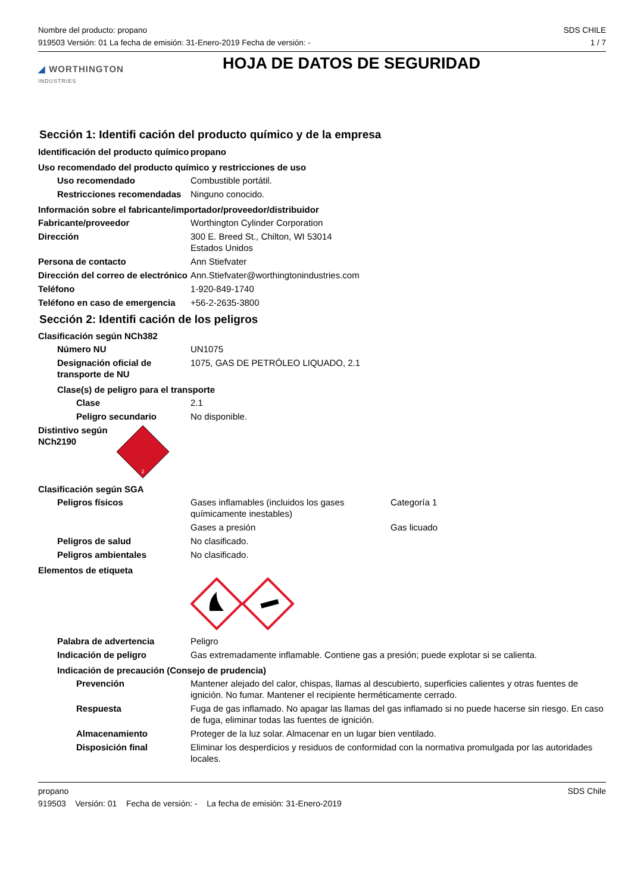Nombre del producto: propano
919503 Versión: 01 La fecha de emisión: 31-Enero-2019 Fecha de versión: -
SDS CHILE
1 / 7
◢ WORTHINGTON
INDUSTRIES
HOJA DE DATOS DE SEGURIDAD
Sección 1: Identifi cación del producto químico y de la empresa
Identificación del producto químico
propano
Uso recomendado del producto químico y restricciones de uso
Uso recomendado Combustible portátil.
Restricciones recomendadas
Ninguno conocido.
Información sobre el fabricante/importador/proveedor/distribuidor
Fabricante/proveedor Worthington Cylinder Corporation
Dirección 300 E. Breed St., Chilton, WI 53014
Estados Unidos
Persona de contacto Ann Stiefvater
Dirección del correo de electrónico
Ann.Stiefvater@worthingtonindustries.com
Teléfono 1-920-849-1740
Teléfono en caso de emergencia
+56-2-2635-3800
Sección 2: Identifi cación de los peligros
Clasificación según NCh382
Número NU UN1075
Designación oficial de transporte de NU
1075, GAS DE PETRÓLEO LIQUADO, 2.1
Clase(s) de peligro para el transporte
Clase 2.1
Peligro secundario No disponible.
Distintivo según NCh2190
2
Clasificación según SGA
Peligros físicos Gases inflamables (incluidos los gases químicamente inestables)
Categoría 1
Gases a presión Gas licuado
Peligros de salud No clasificado.
Peligros ambientales No clasificado.
Elementos de etiqueta
Palabra de advertencia Peligro
Indicación de peligro Gas extremadamente inflamable. Contiene gas a presión; puede explotar si se calienta.
Indicación de precaución (Consejo de prudencia)
Prevención Mantener alejado del calor, chispas, llamas al descubierto, superficies calientes y otras fuentes de ignición. No fumar. Mantener el recipiente herméticamente cerrado.
Respuesta Fuga de gas inflamado. No apagar las llamas del gas inflamado si no puede hacerse sin riesgo. En caso de fuga, eliminar todas las fuentes de ignición.
Almacenamiento Proteger de la luz solar. Almacenar en un lugar bien ventilado.
Disposición final Eliminar los desperdicios y residuos de conformidad con la normativa promulgada por las autoridades locales.
propano SDS Chile
919503 Versión: 01 Fecha de versión: - La fecha de emisión: 31-Enero-2019